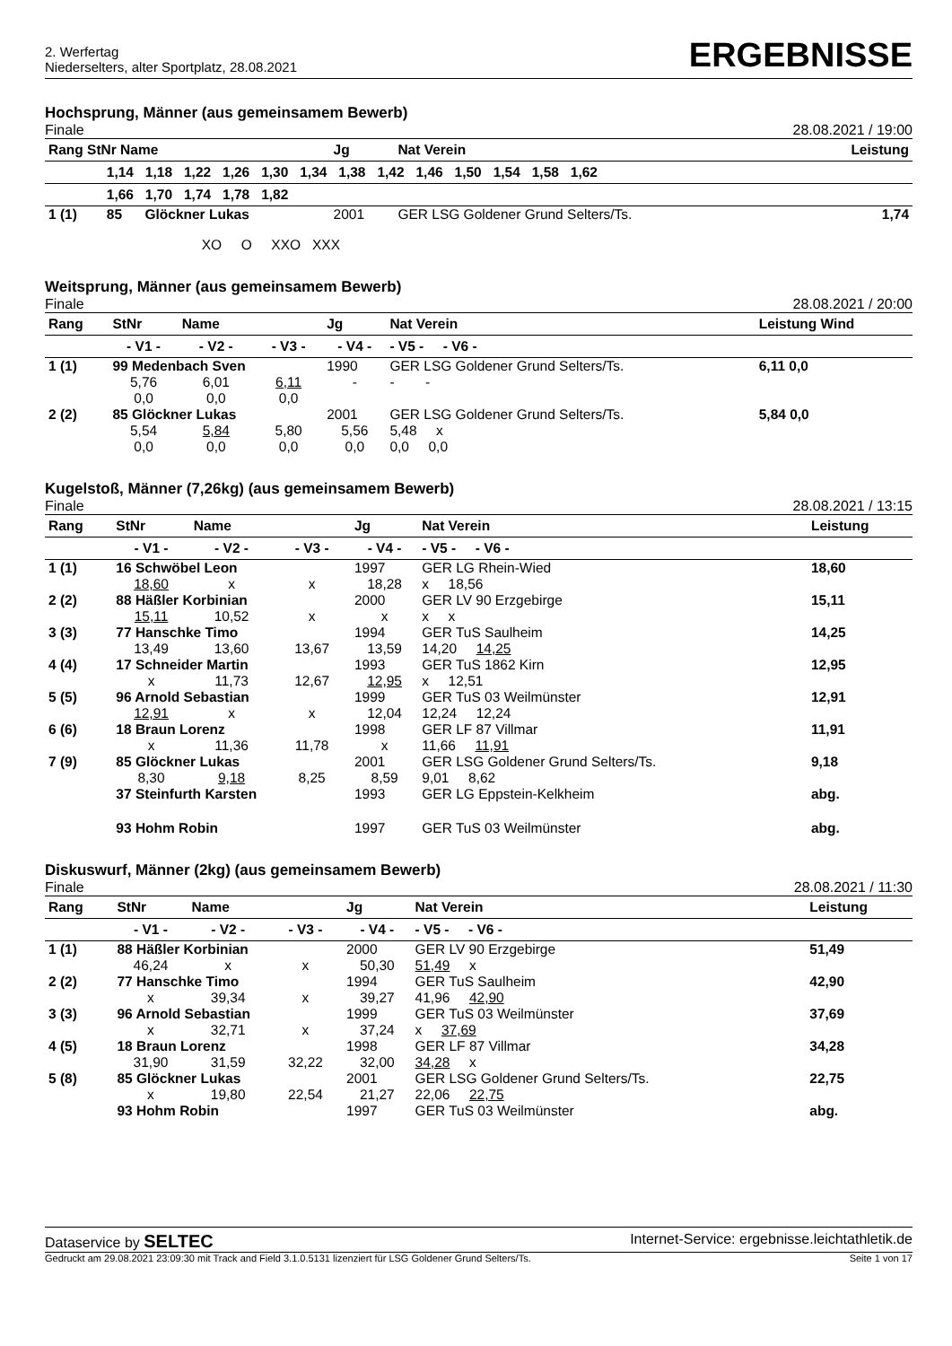2. Werfertag
Niederselters, alter Sportplatz, 28.08.2021
ERGEBNISSE
Hochsprung, Männer (aus gemeinsamem Bewerb)
Finale 28.08.2021 / 19:00
| Rang StNr Name | | | Jg | Nat Verein | Leistung |
| --- | --- | --- | --- | --- | --- |
| | 1,14 1,18 1,22 1,26 1,30 1,34 1,38 1,42 1,46 1,50 1,54 1,58 1,62 | | | | |
| | 1,66 1,70 1,74 1,78 1,82 | | | | |
| 1 (1) | 85 | Glöckner Lukas | 2001 | GER LSG Goldener Grund Selters/Ts. | 1,74 |
| | XO O XXO XXX | | | | |
Weitsprung, Männer (aus gemeinsamem Bewerb)
Finale 28.08.2021 / 20:00
| Rang | StNr | Name | | Jg | Nat Verein | Leistung Wind |
| --- | --- | --- | --- | --- | --- | --- |
| | - V1 - | - V2 - | - V3 - | - V4 - | - V5 - - V6 - | |
| 1 (1) | 99 Medenbach Sven | | | 1990 | GER LSG Goldener Grund Selters/Ts. | 6,11 0,0 |
| | 5,76 | 6,01 | 6,11 | - | - - | |
| | 0,0 | 0,0 | 0,0 | | | |
| 2 (2) | 85 Glöckner Lukas | | | 2001 | GER LSG Goldener Grund Selters/Ts. | 5,84 0,0 |
| | 5,54 | 5,84 | 5,80 | 5,56 | 5,48 x | |
| | 0,0 | 0,0 | 0,0 | 0,0 | 0,0 0,0 | |
Kugelstoß, Männer (7,26kg) (aus gemeinsamem Bewerb)
Finale 28.08.2021 / 13:15
| Rang | StNr | Name | | Jg | Nat Verein | Leistung |
| --- | --- | --- | --- | --- | --- | --- |
| | - V1 - | - V2 - | - V3 - | - V4 - | - V5 - - V6 - | |
| 1 (1) | 16 Schwöbel Leon | | | 1997 | GER LG Rhein-Wied | 18,60 |
| | 18,60 | x | x | 18,28 | x 18,56 | |
| 2 (2) | 88 Häßler Korbinian | | | 2000 | GER LV 90 Erzgebirge | 15,11 |
| | 15,11 | 10,52 | x | x | x x | |
| 3 (3) | 77 Hanschke Timo | | | 1994 | GER TuS Saulheim | 14,25 |
| | 13,49 | 13,60 | 13,67 | 13,59 | 14,20 14,25 | |
| 4 (4) | 17 Schneider Martin | | | 1993 | GER TuS 1862 Kirn | 12,95 |
| | x | 11,73 | 12,67 | 12,95 | x 12,51 | |
| 5 (5) | 96 Arnold Sebastian | | | 1999 | GER TuS 03 Weilmünster | 12,91 |
| | 12,91 | x | x | 12,04 | 12,24 12,24 | |
| 6 (6) | 18 Braun Lorenz | | | 1998 | GER LF 87 Villmar | 11,91 |
| | x | 11,36 | 11,78 | x | 11,66 11,91 | |
| 7 (9) | 85 Glöckner Lukas | | | 2001 | GER LSG Goldener Grund Selters/Ts. | 9,18 |
| | 8,30 | 9,18 | 8,25 | 8,59 | 9,01 8,62 | |
| | 37 Steinfurth Karsten | | | 1993 | GER LG Eppstein-Kelkheim | abg. |
| | 93 Hohm Robin | | | 1997 | GER TuS 03 Weilmünster | abg. |
Diskuswurf, Männer (2kg) (aus gemeinsamem Bewerb)
Finale 28.08.2021 / 11:30
| Rang | StNr | Name | | Jg | Nat Verein | Leistung |
| --- | --- | --- | --- | --- | --- | --- |
| | - V1 - | - V2 - | - V3 - | - V4 - | - V5 - - V6 - | |
| 1 (1) | 88 Häßler Korbinian | | | 2000 | GER LV 90 Erzgebirge | 51,49 |
| | 46,24 | x | x | 50,30 | 51,49 x | |
| 2 (2) | 77 Hanschke Timo | | | 1994 | GER TuS Saulheim | 42,90 |
| | x | 39,34 | x | 39,27 | 41,96 42,90 | |
| 3 (3) | 96 Arnold Sebastian | | | 1999 | GER TuS 03 Weilmünster | 37,69 |
| | x | 32,71 | x | 37,24 | x 37,69 | |
| 4 (5) | 18 Braun Lorenz | | | 1998 | GER LF 87 Villmar | 34,28 |
| | 31,90 | 31,59 | 32,22 | 32,00 | 34,28 x | |
| 5 (8) | 85 Glöckner Lukas | | | 2001 | GER LSG Goldener Grund Selters/Ts. | 22,75 |
| | x | 19,80 | 22,54 | 21,27 | 22,06 22,75 | |
| | 93 Hohm Robin | | | 1997 | GER TuS 03 Weilmünster | abg. |
Dataservice by SELTEC Internet-Service: ergebnisse.leichtathletik.de
Gedruckt am 29.08.2021 23:09:30 mit Track and Field 3.1.0.5131 lizenziert für LSG Goldener Grund Selters/Ts. Seite 1 von 17